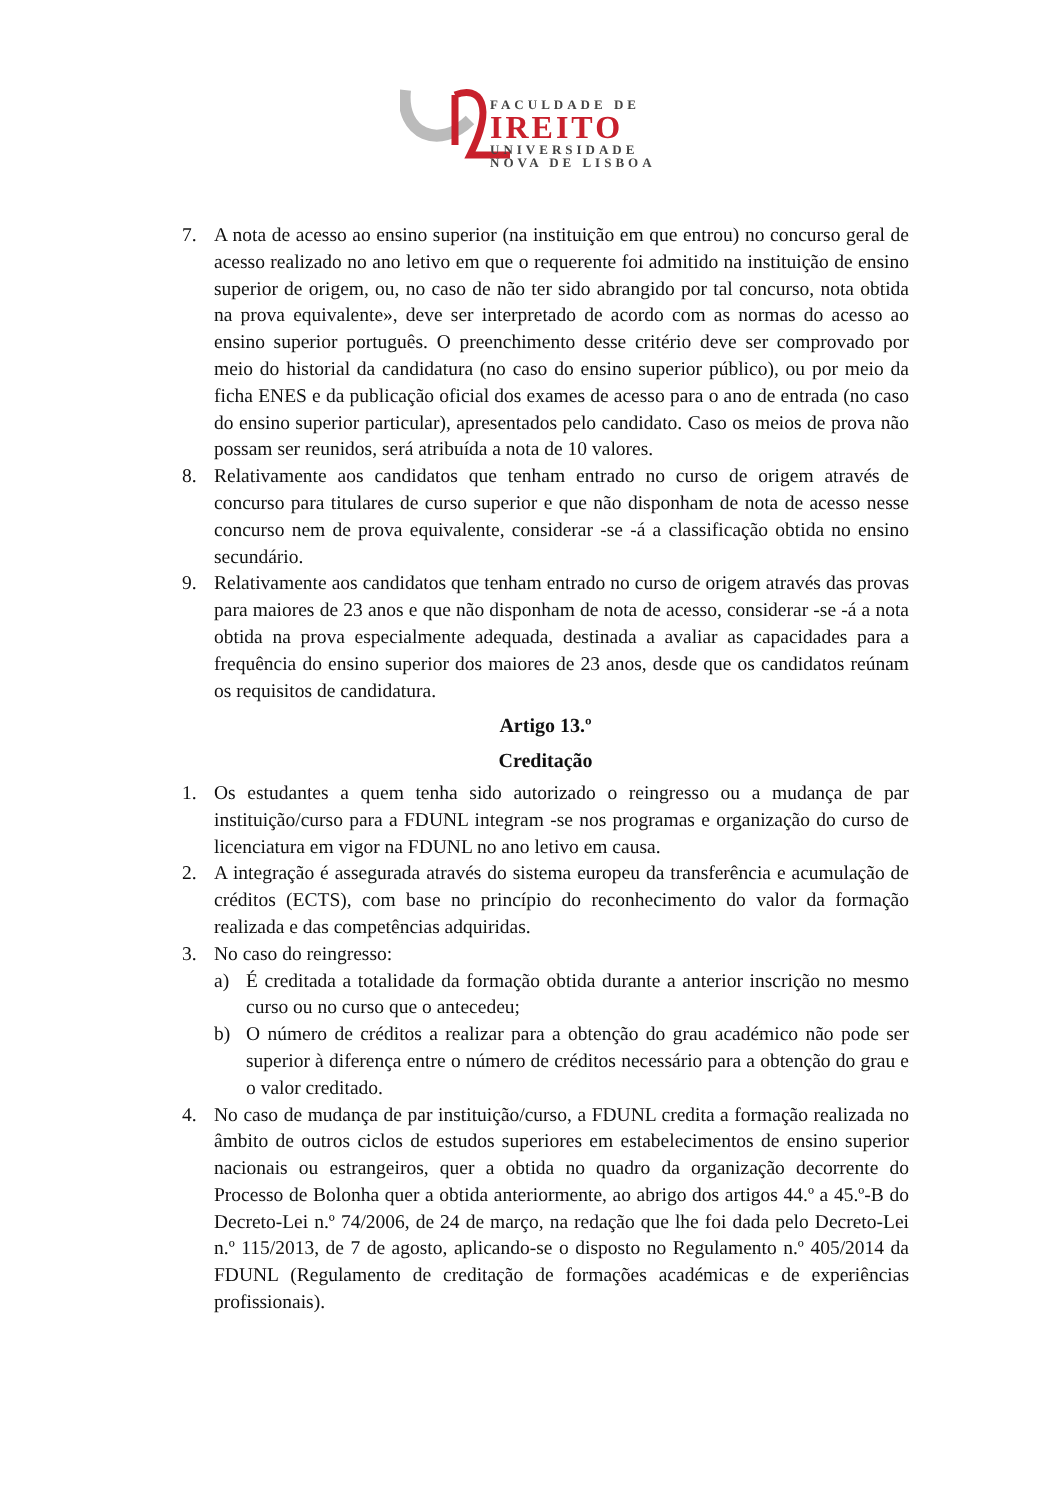FACULDADE DE
IREITO
UNIVERSIDADE
NOVA DE LISBOA
7. A nota de acesso ao ensino superior (na instituição em que entrou) no concurso geral de acesso realizado no ano letivo em que o requerente foi admitido na instituição de ensino superior de origem, ou, no caso de não ter sido abrangido por tal concurso, nota obtida na prova equivalente», deve ser interpretado de acordo com as normas do acesso ao ensino superior português. O preenchimento desse critério deve ser comprovado por meio do historial da candidatura (no caso do ensino superior público), ou por meio da ficha ENES e da publicação oficial dos exames de acesso para o ano de entrada (no caso do ensino superior particular), apresentados pelo candidato. Caso os meios de prova não possam ser reunidos, será atribuída a nota de 10 valores.
8. Relativamente aos candidatos que tenham entrado no curso de origem através de concurso para titulares de curso superior e que não disponham de nota de acesso nesse concurso nem de prova equivalente, considerar -se -á a classificação obtida no ensino secundário.
9. Relativamente aos candidatos que tenham entrado no curso de origem através das provas para maiores de 23 anos e que não disponham de nota de acesso, considerar -se -á a nota obtida na prova especialmente adequada, destinada a avaliar as capacidades para a frequência do ensino superior dos maiores de 23 anos, desde que os candidatos reúnam os requisitos de candidatura.
Artigo 13.º
Creditação
1. Os estudantes a quem tenha sido autorizado o reingresso ou a mudança de par instituição/curso para a FDUNL integram -se nos programas e organização do curso de licenciatura em vigor na FDUNL no ano letivo em causa.
2. A integração é assegurada através do sistema europeu da transferência e acumulação de créditos (ECTS), com base no princípio do reconhecimento do valor da formação realizada e das competências adquiridas.
3. No caso do reingresso:
a) É creditada a totalidade da formação obtida durante a anterior inscrição no mesmo curso ou no curso que o antecedeu;
b) O número de créditos a realizar para a obtenção do grau académico não pode ser superior à diferença entre o número de créditos necessário para a obtenção do grau e o valor creditado.
4. No caso de mudança de par instituição/curso, a FDUNL credita a formação realizada no âmbito de outros ciclos de estudos superiores em estabelecimentos de ensino superior nacionais ou estrangeiros, quer a obtida no quadro da organização decorrente do Processo de Bolonha quer a obtida anteriormente, ao abrigo dos artigos 44.º a 45.º-B do Decreto-Lei n.º 74/2006, de 24 de março, na redação que lhe foi dada pelo Decreto-Lei n.º 115/2013, de 7 de agosto, aplicando-se o disposto no Regulamento n.º 405/2014 da FDUNL (Regulamento de creditação de formações académicas e de experiências profissionais).